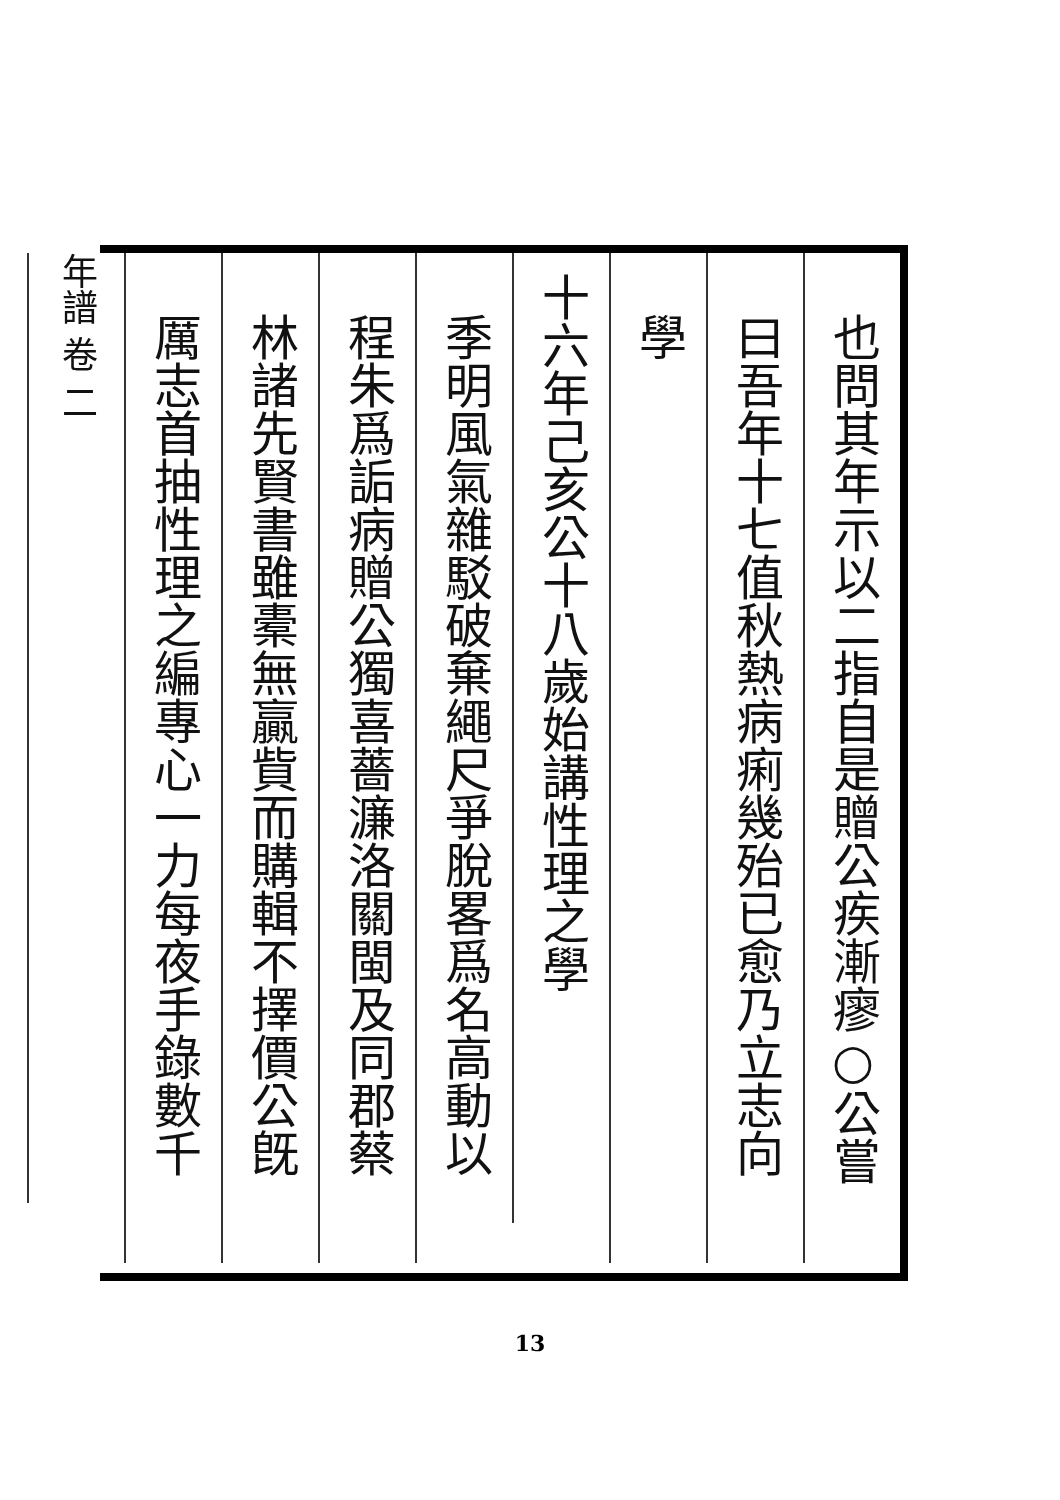也問其年示以二指自是贈公疾漸瘳○公嘗
曰吾年十七值秋熱病痢幾殆已愈乃立志向
學
十六年己亥公十八歲始講性理之學
季明風氣雜駁破棄繩尺爭脫畧爲名高動以
程朱爲詬病贈公獨喜薔濂洛關閩及同郡蔡
林諸先賢書雖橐無贏貲而購輯不擇價公旣
厲志首抽性理之編專心一力每夜手錄數千
年譜 卷 二
13